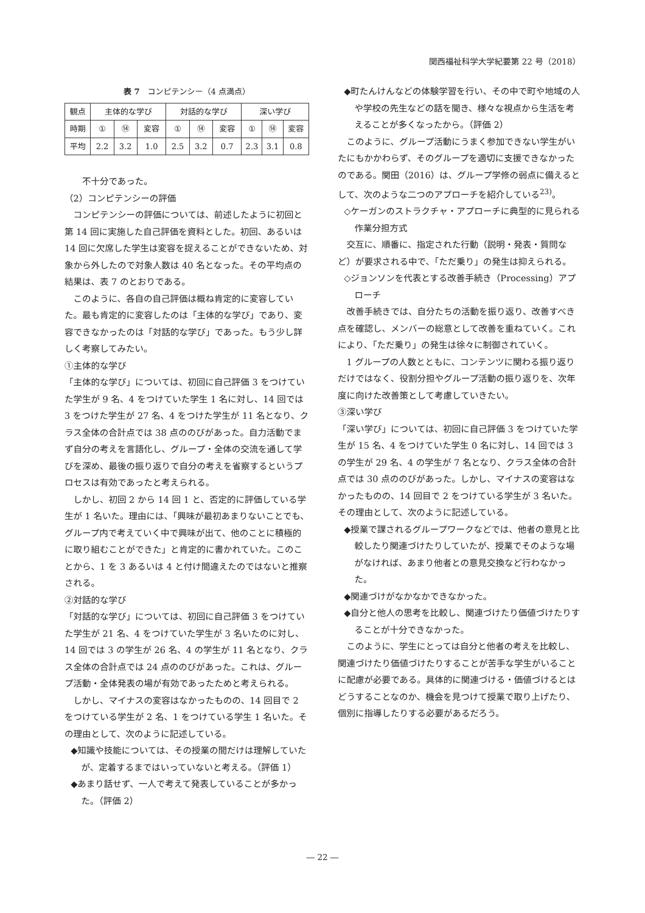関西福祉科学大学紀要第 22 号（2018）
表 7　コンピテンシー（4 点満点）
| 観点 | 主体的な学び | | | 対話的な学び | | | 深い学び | | |
| 時期 | ① | ⑭ | 変容 | ① | ⑭ | 変容 | ① | ⑭ | 変容 |
| 平均 | 2.2 | 3.2 | 1.0 | 2.5 | 3.2 | 0.7 | 2.3 | 3.1 | 0.8 |
不十分であった。
（2）コンピテンシーの評価
コンピテンシーの評価については、前述したように初回と第 14 回に実施した自己評価を資料とした。初回、あるいは 14 回に欠席した学生は変容を捉えることができないため、対象から外したので対象人数は 40 名となった。その平均点の結果は、表 7 のとおりである。
このように、各自の自己評価は概ね肯定的に変容していた。最も肯定的に変容したのは「主体的な学び」であり、変容できなかったのは「対話的な学び」であった。もう少し詳しく考察してみたい。
①主体的な学び
「主体的な学び」については、初回に自己評価 3 をつけていた学生が 9 名、4 をつけていた学生 1 名に対し、14 回では 3 をつけた学生が 27 名、4 をつけた学生が 11 名となり、クラス全体の合計点では 38 点ののびがあった。自力活動でまず自分の考えを言語化し、グループ・全体の交流を通して学びを深め、最後の振り返りで自分の考えを省察するというプロセスは有効であったと考えられる。
しかし、初回 2 から 14 回 1 と、否定的に評価している学生が 1 名いた。理由には、「興味が最初あまりないことでも、グループ内で考えていく中で興味が出て、他のことに積極的に取り組むことができた」と肯定的に書かれていた。このことから、1 を 3 あるいは 4 と付け間違えたのではないと推察される。
②対話的な学び
「対話的な学び」については、初回に自己評価 3 をつけていた学生が 21 名、4 をつけていた学生が 3 名いたのに対し、14 回では 3 の学生が 26 名、4 の学生が 11 名となり、クラス全体の合計点では 24 点ののびがあった。これは、グループ活動・全体発表の場が有効であったためと考えられる。
しかし、マイナスの変容はなかったものの、14 回目で 2 をつけている学生が 2 名、1 をつけている学生 1 名いた。その理由として、次のように記述している。
◆知識や技能については、その授業の間だけは理解していたが、定着するまではいっていないと考える。（評価 1）
◆あまり話せず、一人で考えて発表していることが多かった。（評価 2）
◆町たんけんなどの体験学習を行い、その中で町や地域の人や学校の先生などの話を聞き、様々な視点から生活を考えることが多くなったから。（評価 2）
このように、グループ活動にうまく参加できない学生がいたにもかかわらず、そのグループを適切に支援できなかったのである。関田（2016）は、グループ学修の弱点に備えるとして、次のような二つのアプローチを紹介している<sup>23)</sup>。
◇ケーガンのストラクチャ・アプローチに典型的に見られる作業分担方式
交互に、順番に、指定された行動（説明・発表・質問など）が要求される中で、「ただ乗り」の発生は抑えられる。
◇ジョンソンを代表とする改善手続き（Processing）アプローチ
改善手続きでは、自分たちの活動を振り返り、改善すべき点を確認し、メンバーの総意として改善を重ねていく。これにより、「ただ乗り」の発生は徐々に制御されていく。
1 グループの人数とともに、コンテンツに関わる振り返りだけではなく、役割分担やグループ活動の振り返りを、次年度に向けた改善策として考慮していきたい。
③深い学び
「深い学び」については、初回に自己評価 3 をつけていた学生が 15 名、4 をつけていた学生 0 名に対し、14 回では 3 の学生が 29 名、4 の学生が 7 名となり、クラス全体の合計点では 30 点ののびがあった。しかし、マイナスの変容はなかったものの、14 回目で 2 をつけている学生が 3 名いた。その理由として、次のように記述している。
◆授業で課されるグループワークなどでは、他者の意見と比較したり関連づけたりしていたが、授業でそのような場がなければ、あまり他者との意見交換など行わなかった。
◆関連づけがなかなかできなかった。
◆自分と他人の思考を比較し、関連づけたり価値づけたりすることが十分できなかった。
このように、学生にとっては自分と他者の考えを比較し、関連づけたり価値づけたりすることが苦手な学生がいることに配慮が必要である。具体的に関連づける・価値づけるとはどうすることなのか、機会を見つけて授業で取り上げたり、個別に指導したりする必要があるだろう。
― 22 ―